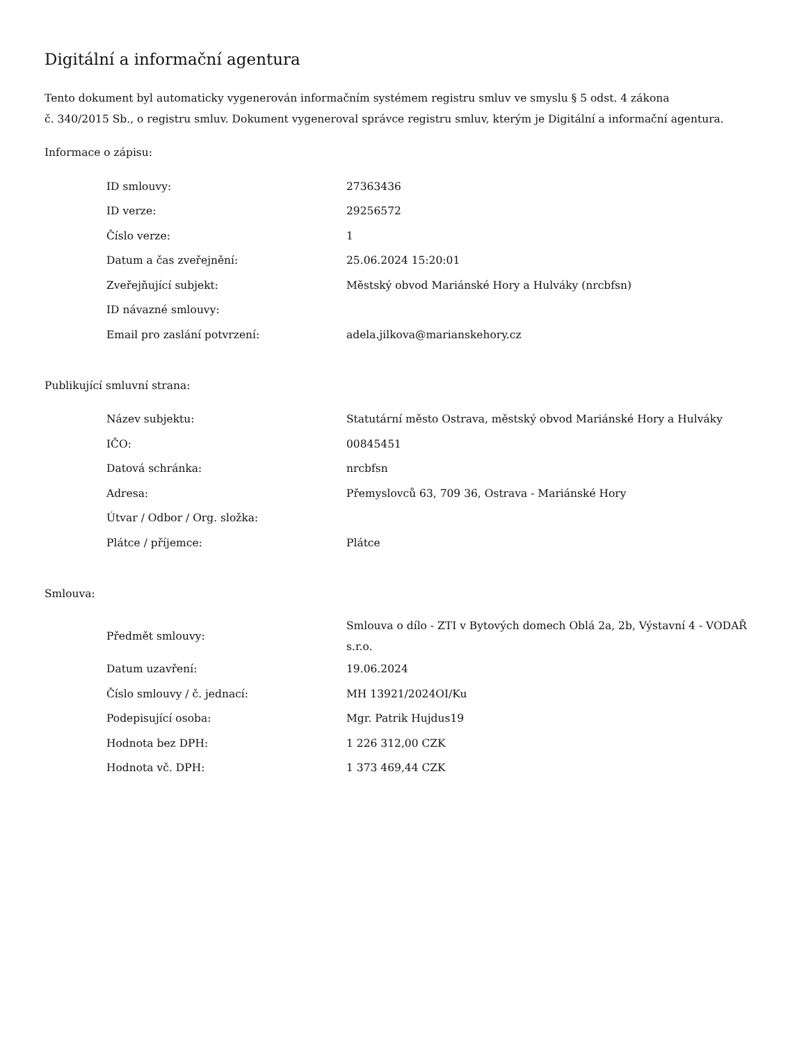Digitální a informační agentura
Tento dokument byl automaticky vygenerován informačním systémem registru smluv ve smyslu § 5 odst. 4 zákona
č. 340/2015 Sb., o registru smluv. Dokument vygeneroval správce registru smluv, kterým je Digitální a informační agentura.
Informace o zápisu:
| ID smlouvy: | 27363436 |
| ID verze: | 29256572 |
| Číslo verze: | 1 |
| Datum a čas zveřejnění: | 25.06.2024 15:20:01 |
| Zveřejňující subjekt: | Městský obvod Mariánské Hory a Hulváky (nrcbfsn) |
| ID návazné smlouvy: | |
| Email pro zaslání potvrzení: | adela.jilkova@marianskehory.cz |
Publikující smluvní strana:
| Název subjektu: | Statutární město Ostrava, městský obvod Mariánské Hory a Hulváky |
| IČO: | 00845451 |
| Datová schránka: | nrcbfsn |
| Adresa: | Přemyslovců 63, 709 36, Ostrava - Mariánské Hory |
| Útvar / Odbor / Org. složka: | |
| Plátce / příjemce: | Plátce |
Smlouva:
| Předmět smlouvy: | Smlouva o dílo - ZTI v Bytových domech Oblá 2a, 2b, Výstavní 4 - VODAŘ s.r.o. |
| Datum uzavření: | 19.06.2024 |
| Číslo smlouvy / č. jednací: | MH 13921/2024OI/Ku |
| Podepisující osoba: | Mgr. Patrik Hujdus19 |
| Hodnota bez DPH: | 1 226 312,00 CZK |
| Hodnota vč. DPH: | 1 373 469,44 CZK |